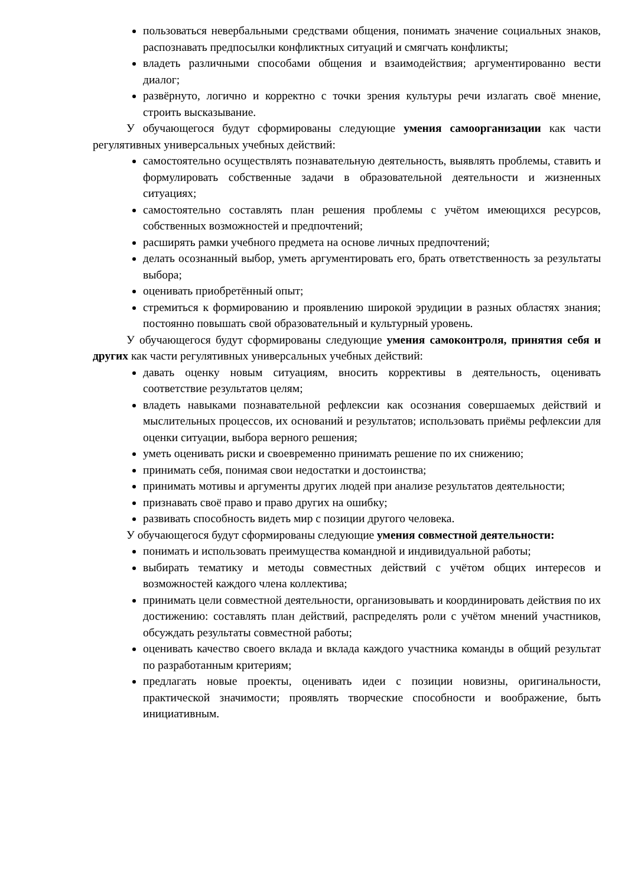пользоваться невербальными средствами общения, понимать значение социальных знаков, распознавать предпосылки конфликтных ситуаций и смягчать конфликты;
владеть различными способами общения и взаимодействия; аргументированно вести диалог;
развёрнуто, логично и корректно с точки зрения культуры речи излагать своё мнение, строить высказывание.
У обучающегося будут сформированы следующие умения самоорганизации как части регулятивных универсальных учебных действий:
самостоятельно осуществлять познавательную деятельность, выявлять проблемы, ставить и формулировать собственные задачи в образовательной деятельности и жизненных ситуациях;
самостоятельно составлять план решения проблемы с учётом имеющихся ресурсов, собственных возможностей и предпочтений;
расширять рамки учебного предмета на основе личных предпочтений;
делать осознанный выбор, уметь аргументировать его, брать ответственность за результаты выбора;
оценивать приобретённый опыт;
стремиться к формированию и проявлению широкой эрудиции в разных областях знания; постоянно повышать свой образовательный и культурный уровень.
У обучающегося будут сформированы следующие умения самоконтроля, принятия себя и других как части регулятивных универсальных учебных действий:
давать оценку новым ситуациям, вносить коррективы в деятельность, оценивать соответствие результатов целям;
владеть навыками познавательной рефлексии как осознания совершаемых действий и мыслительных процессов, их оснований и результатов; использовать приёмы рефлексии для оценки ситуации, выбора верного решения;
уметь оценивать риски и своевременно принимать решение по их снижению;
принимать себя, понимая свои недостатки и достоинства;
принимать мотивы и аргументы других людей при анализе результатов деятельности;
признавать своё право и право других на ошибку;
развивать способность видеть мир с позиции другого человека.
У обучающегося будут сформированы следующие умения совместной деятельности:
понимать и использовать преимущества командной и индивидуальной работы;
выбирать тематику и методы совместных действий с учётом общих интересов и возможностей каждого члена коллектива;
принимать цели совместной деятельности, организовывать и координировать действия по их достижению: составлять план действий, распределять роли с учётом мнений участников, обсуждать результаты совместной работы;
оценивать качество своего вклада и вклада каждого участника команды в общий результат по разработанным критериям;
предлагать новые проекты, оценивать идеи с позиции новизны, оригинальности, практической значимости; проявлять творческие способности и воображение, быть инициативным.